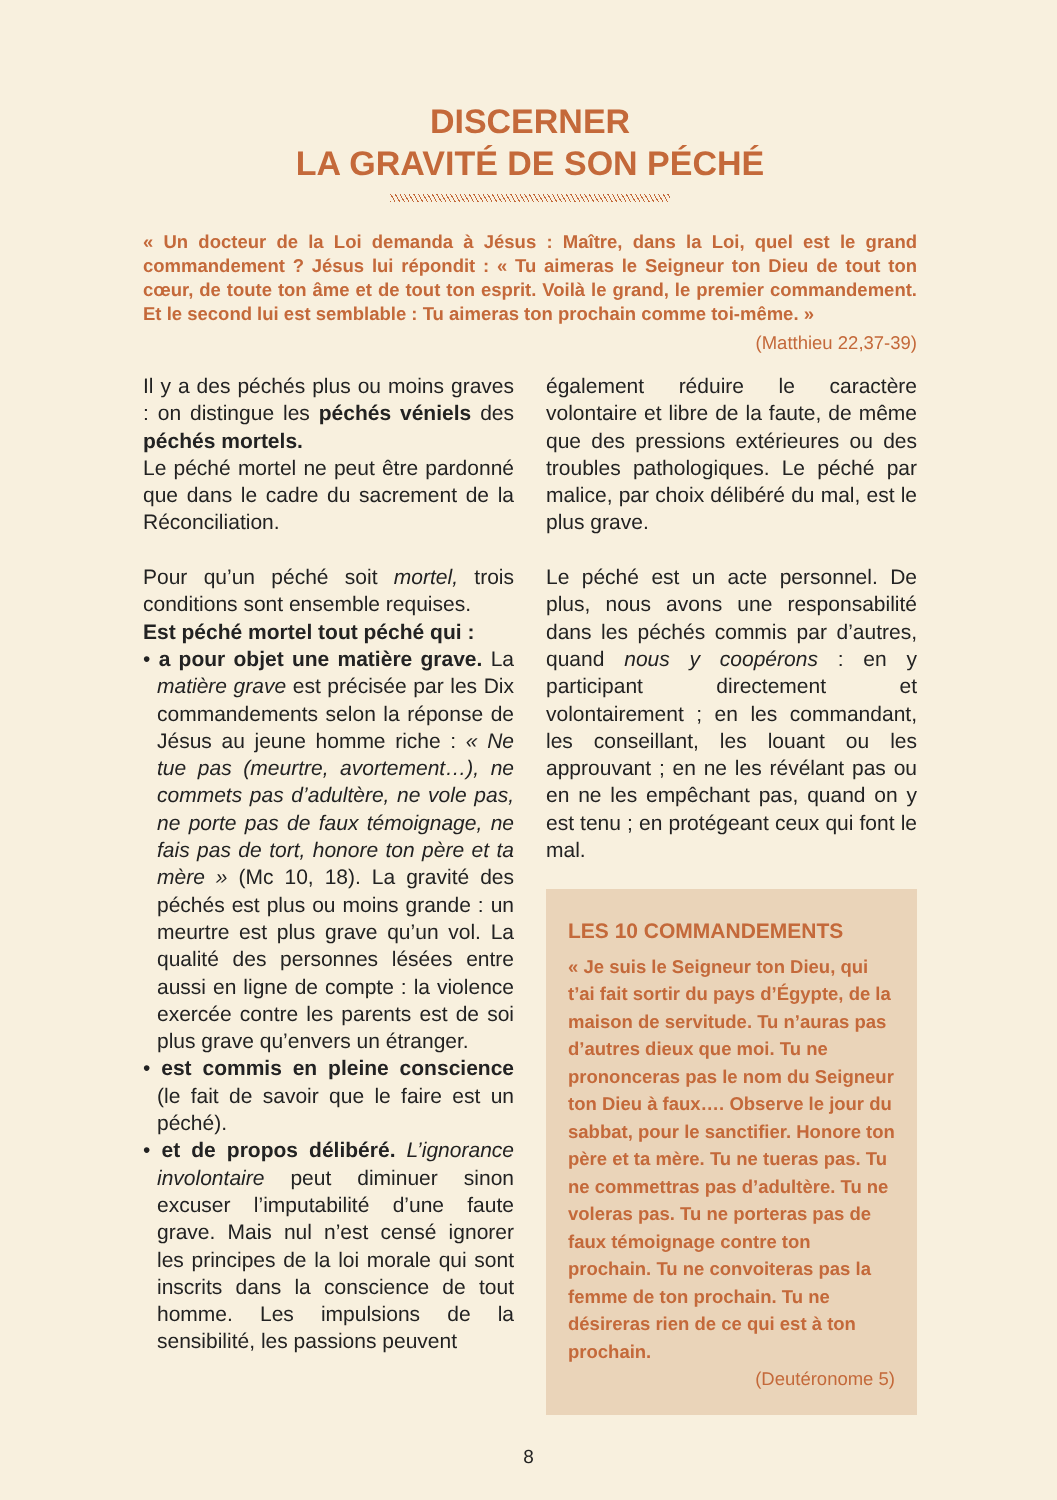DISCERNER
LA GRAVITÉ DE SON PÉCHÉ
« Un docteur de la Loi demanda à Jésus : Maître, dans la Loi, quel est le grand commandement ? Jésus lui répondit : « Tu aimeras le Seigneur ton Dieu de tout ton cœur, de toute ton âme et de tout ton esprit. Voilà le grand, le premier commandement. Et le second lui est semblable : Tu aimeras ton prochain comme toi-même. »
(Matthieu 22,37-39)
Il y a des péchés plus ou moins graves : on distingue les péchés véniels des péchés mortels.
Le péché mortel ne peut être pardonné que dans le cadre du sacrement de la Réconciliation.
Pour qu’un péché soit mortel, trois conditions sont ensemble requises.
Est péché mortel tout péché qui :
• a pour objet une matière grave. La matière grave est précisée par les Dix commandements selon la réponse de Jésus au jeune homme riche : « Ne tue pas (meurtre, avortement…), ne commets pas d’adultère, ne vole pas, ne porte pas de faux témoignage, ne fais pas de tort, honore ton père et ta mère » (Mc 10, 18). La gravité des péchés est plus ou moins grande : un meurtre est plus grave qu’un vol. La qualité des personnes lésées entre aussi en ligne de compte : la violence exercée contre les parents est de soi plus grave qu’envers un étranger.
• est commis en pleine conscience (le fait de savoir que le faire est un péché).
• et de propos délibéré. L’ignorance involontaire peut diminuer sinon excuser l’imputabilité d’une faute grave. Mais nul n’est censé ignorer les principes de la loi morale qui sont inscrits dans la conscience de tout homme. Les impulsions de la sensibilité, les passions peuvent
également réduire le caractère volontaire et libre de la faute, de même que des pressions extérieures ou des troubles pathologiques. Le péché par malice, par choix délibéré du mal, est le plus grave.
Le péché est un acte personnel. De plus, nous avons une responsabilité dans les péchés commis par d’autres, quand nous y coopérons : en y participant directement et volontairement ; en les commandant, les conseillant, les louant ou les approuvant ; en ne les révélant pas ou en ne les empêchant pas, quand on y est tenu ; en protégeant ceux qui font le mal.
LES 10 COMMANDEMENTS
« Je suis le Seigneur ton Dieu, qui t’ai fait sortir du pays d’Égypte, de la maison de servitude. Tu n’auras pas d’autres dieux que moi. Tu ne prononceras pas le nom du Seigneur ton Dieu à faux…. Observe le jour du sabbat, pour le sanctifier. Honore ton père et ta mère. Tu ne tueras pas. Tu ne commettras pas d’adultère. Tu ne voleras pas. Tu ne porteras pas de faux témoignage contre ton prochain. Tu ne convoiteras pas la femme de ton prochain. Tu ne désireras rien de ce qui est à ton prochain.
(Deutéronome 5)
8